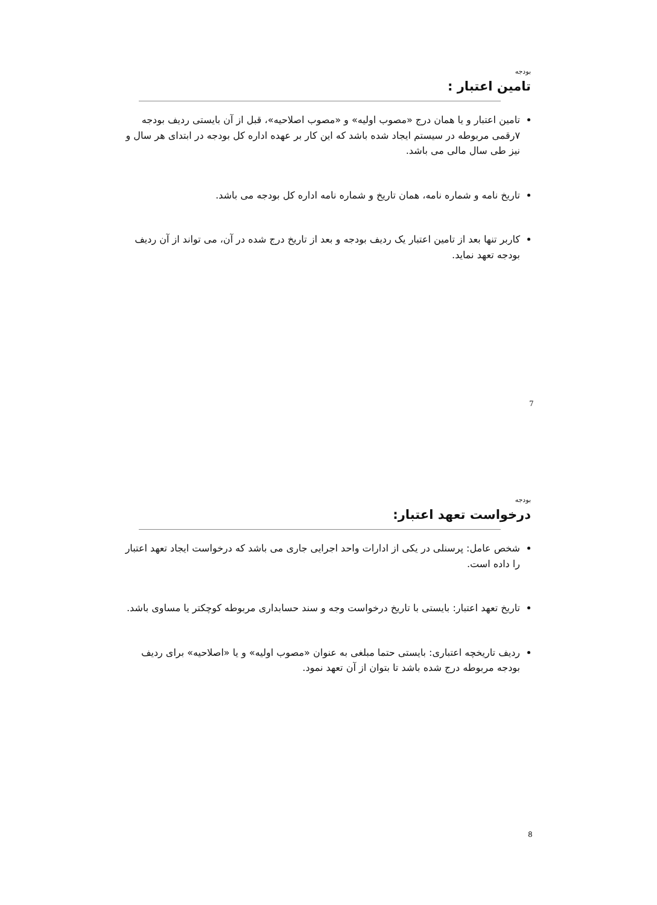بودجه
تامین اعتبار :
تامین اعتبار و یا همان درج «مصوب اولیه» و «مصوب اصلاحیه»، قبل از آن بایستی ردیف بودجه ۷رقمی مربوطه در سیستم ایجاد شده باشد که این کار بر عهده اداره کل بودجه در ابتدای هر سال و نیز طی سال مالی می باشد.
تاریخ نامه و شماره نامه، همان تاریخ و شماره نامه اداره کل بودجه می باشد.
کاربر تنها بعد از تامین اعتبار یک ردیف بودجه و بعد از تاریخ درج شده در آن، می تواند از آن ردیف بودجه تعهد نماید.
7
بودجه
درخواست تعهد اعتبار:
شخص عامل: پرسنلی در یکی از ادارات واحد اجرایی جاری می باشد که درخواست ایجاد تعهد اعتبار را داده است.
تاریخ تعهد اعتبار: بایستی با تاریخ درخواست وجه و سند حسابداری مربوطه کوچکتر یا مساوی باشد.
ردیف تاریخچه اعتباری: بایستی حتما مبلغی به عنوان «مصوب اولیه» و یا «اصلاحیه» برای ردیف بودجه مربوطه درج شده باشد تا بتوان از آن تعهد نمود.
8